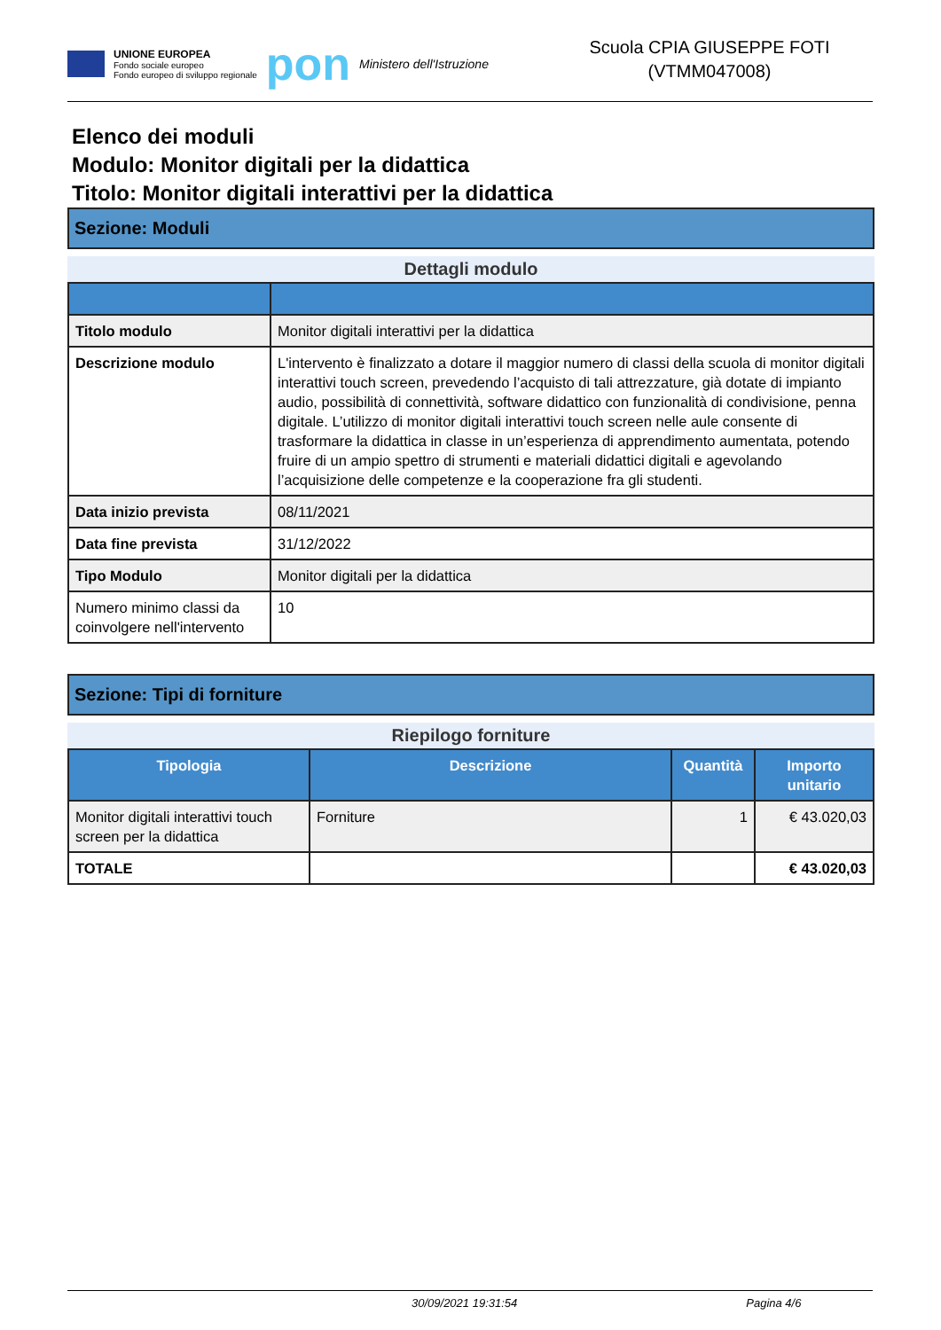UNIONE EUROPEA
Fondo sociale europeo
Fondo europeo di sviluppo regionale
pon
Ministero dell'Istruzione
Scuola CPIA GIUSEPPE FOTI
(VTMM047008)
Elenco dei moduli
Modulo: Monitor digitali per la didattica
Titolo: Monitor digitali interattivi per la didattica
Sezione: Moduli
Dettagli modulo
| Titolo modulo | Monitor digitali interattivi per la didattica |
| Descrizione modulo | L'intervento è finalizzato a dotare il maggior numero di classi della scuola di monitor digitali interattivi touch screen, prevedendo l’acquisto di tali attrezzature, già dotate di impianto audio, possibilità di connettività, software didattico con funzionalità di condivisione, penna digitale. L’utilizzo di monitor digitali interattivi touch screen nelle aule consente di trasformare la didattica in classe in un’esperienza di apprendimento aumentata, potendo fruire di un ampio spettro di strumenti e materiali didattici digitali e agevolando l’acquisizione delle competenze e la cooperazione fra gli studenti. |
| Data inizio prevista | 08/11/2021 |
| Data fine prevista | 31/12/2022 |
| Tipo Modulo | Monitor digitali per la didattica |
| Numero minimo classi da coinvolgere nell'intervento | 10 |
Sezione: Tipi di forniture
Riepilogo forniture
| Tipologia | Descrizione | Quantità | Importo unitario |
| --- | --- | --- | --- |
| Monitor digitali interattivi touch screen per la didattica | Forniture | 1 | € 43.020,03 |
| TOTALE | | | € 43.020,03 |
30/09/2021 19:31:54 Pagina 4/6